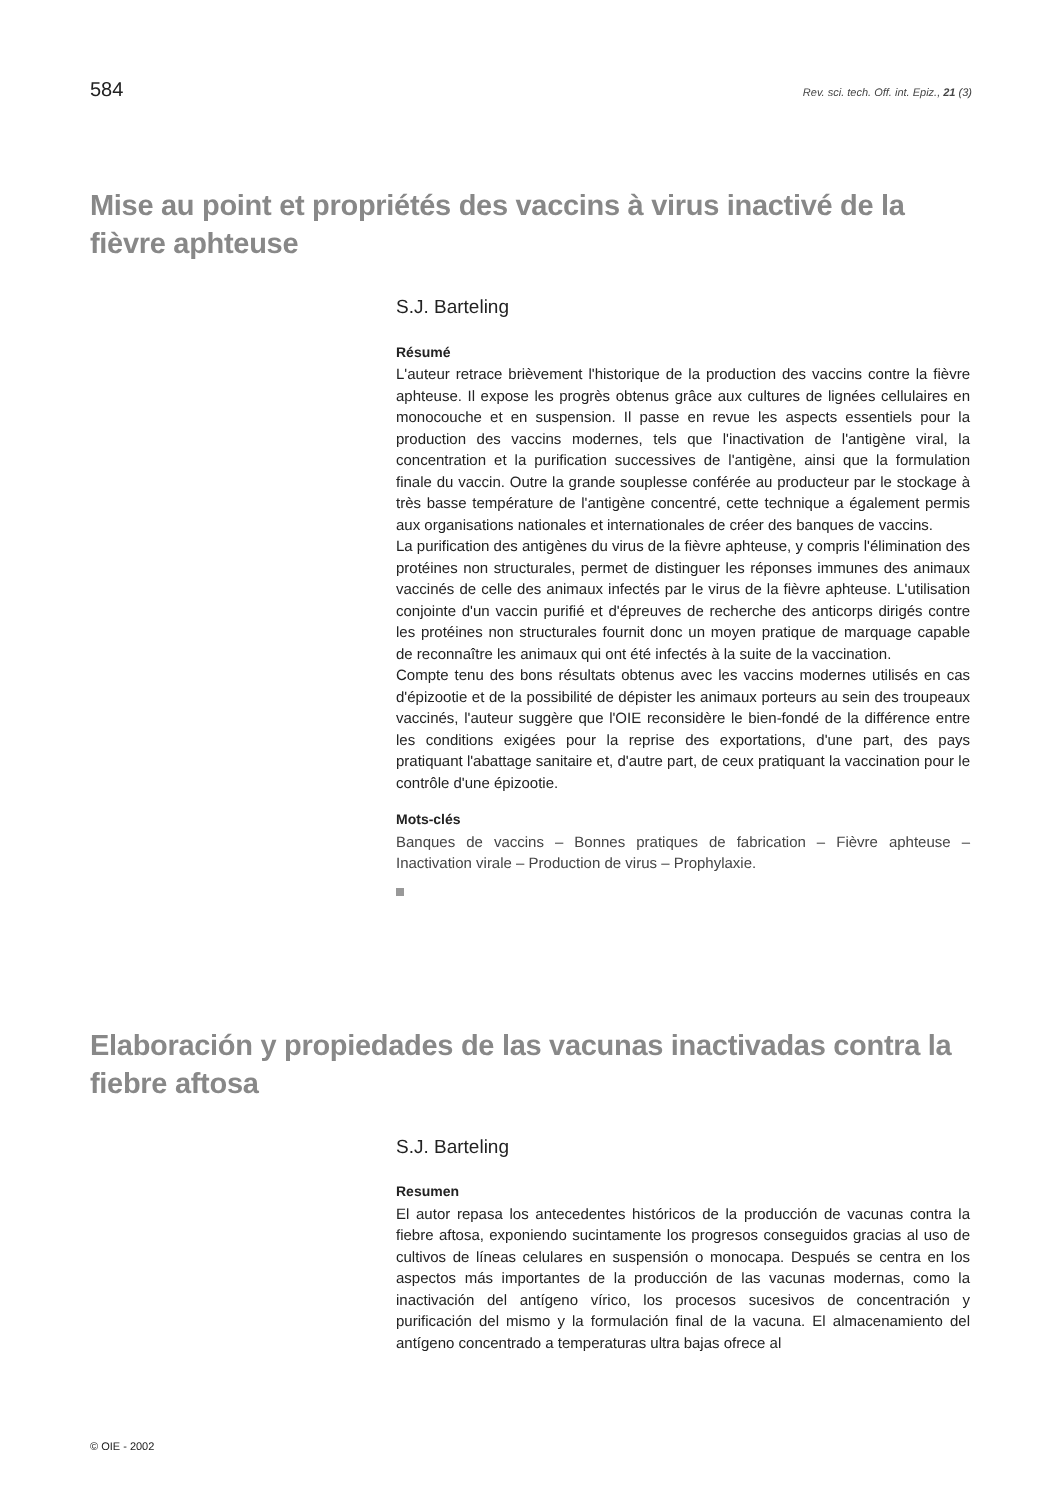584 Rev. sci. tech. Off. int. Epiz., 21 (3)
Mise au point et propriétés des vaccins à virus inactivé de la fièvre aphteuse
S.J. Barteling
Résumé
L'auteur retrace brièvement l'historique de la production des vaccins contre la fièvre aphteuse. Il expose les progrès obtenus grâce aux cultures de lignées cellulaires en monocouche et en suspension. Il passe en revue les aspects essentiels pour la production des vaccins modernes, tels que l'inactivation de l'antigène viral, la concentration et la purification successives de l'antigène, ainsi que la formulation finale du vaccin. Outre la grande souplesse conférée au producteur par le stockage à très basse température de l'antigène concentré, cette technique a également permis aux organisations nationales et internationales de créer des banques de vaccins.
La purification des antigènes du virus de la fièvre aphteuse, y compris l'élimination des protéines non structurales, permet de distinguer les réponses immunes des animaux vaccinés de celle des animaux infectés par le virus de la fièvre aphteuse. L'utilisation conjointe d'un vaccin purifié et d'épreuves de recherche des anticorps dirigés contre les protéines non structurales fournit donc un moyen pratique de marquage capable de reconnaître les animaux qui ont été infectés à la suite de la vaccination.
Compte tenu des bons résultats obtenus avec les vaccins modernes utilisés en cas d'épizootie et de la possibilité de dépister les animaux porteurs au sein des troupeaux vaccinés, l'auteur suggère que l'OIE reconsidère le bien-fondé de la différence entre les conditions exigées pour la reprise des exportations, d'une part, des pays pratiquant l'abattage sanitaire et, d'autre part, de ceux pratiquant la vaccination pour le contrôle d'une épizootie.
Mots-clés
Banques de vaccins – Bonnes pratiques de fabrication – Fièvre aphteuse – Inactivation virale – Production de virus – Prophylaxie.
Elaboración y propiedades de las vacunas inactivadas contra la fiebre aftosa
S.J. Barteling
Resumen
El autor repasa los antecedentes históricos de la producción de vacunas contra la fiebre aftosa, exponiendo sucintamente los progresos conseguidos gracias al uso de cultivos de líneas celulares en suspensión o monocapa. Después se centra en los aspectos más importantes de la producción de las vacunas modernas, como la inactivación del antígeno vírico, los procesos sucesivos de concentración y purificación del mismo y la formulación final de la vacuna. El almacenamiento del antígeno concentrado a temperaturas ultra bajas ofrece al
© OIE - 2002